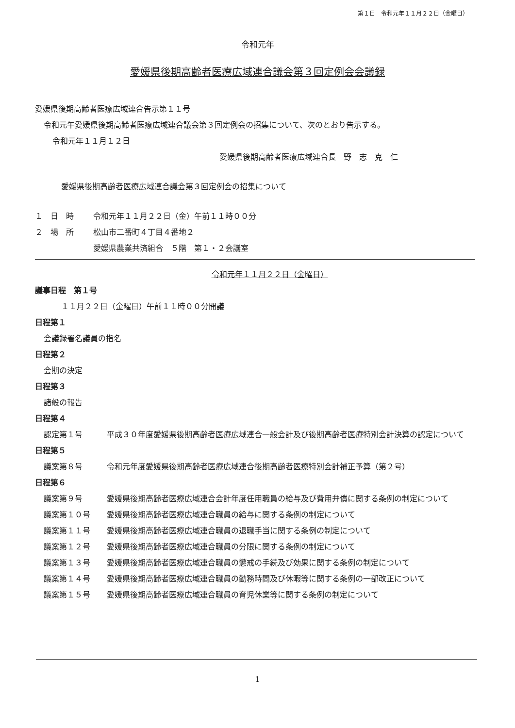第１日　令和元年１１月２２日（金曜日）
令和元年
愛媛県後期高齢者医療広域連合議会第３回定例会会議録
愛媛県後期高齢者医療広域連合告示第１１号
令和元午愛媛県後期高齢者医療広域連合議会第３回定例会の招集について、次のとおり告示する。
令和元年１１月１２日
愛媛県後期高齢者医療広域連合長　野　志　克　仁
愛媛県後期高齢者医療広域連合議会第３回定例会の招集について
１　日　時 令和元年１１月２２日（金）午前１１時００分
２　場　所 松山市二番町４丁目４番地２
愛媛県農業共済組合　５階　第１・２会議室
令和元年１１月２２日（金曜日）
議事日程　第１号
１１月２２日（金曜日）午前１１時００分開議
日程第１
会議録署名議員の指名
日程第２
会期の決定
日程第３
諸般の報告
日程第４
認定第１号 平成３０年度愛媛県後期高齢者医療広域連合一般会計及び後期高齢者医療特別会計決算の認定について
日程第５
議案第８号 令和元年度愛媛県後期高齢者医療広域連合後期高齢者医療特別会計補正予算（第２号）
日程第６
議案第９号 愛媛県後期高齢者医療広域連合会計年度任用職員の給与及び費用弁償に関する条例の制定について
議案第１０号 愛媛県後期高齢者医療広域連合職員の給与に関する条例の制定について
議案第１１号 愛媛県後期高齢者医療広域連合職員の退職手当に関する条例の制定について
議案第１２号 愛媛県後期高齢者医療広域連合職員の分限に関する条例の制定について
議案第１３号 愛媛県後期高齢者医療広域連合職員の懲戒の手続及び効果に関する条例の制定について
議案第１４号 愛媛県後期高齢者医療広域連合職員の勤務時間及び休暇等に関する条例の一部改正について
議案第１５号 愛媛県後期高齢者医療広域連合職員の育児休業等に関する条例の制定について
1